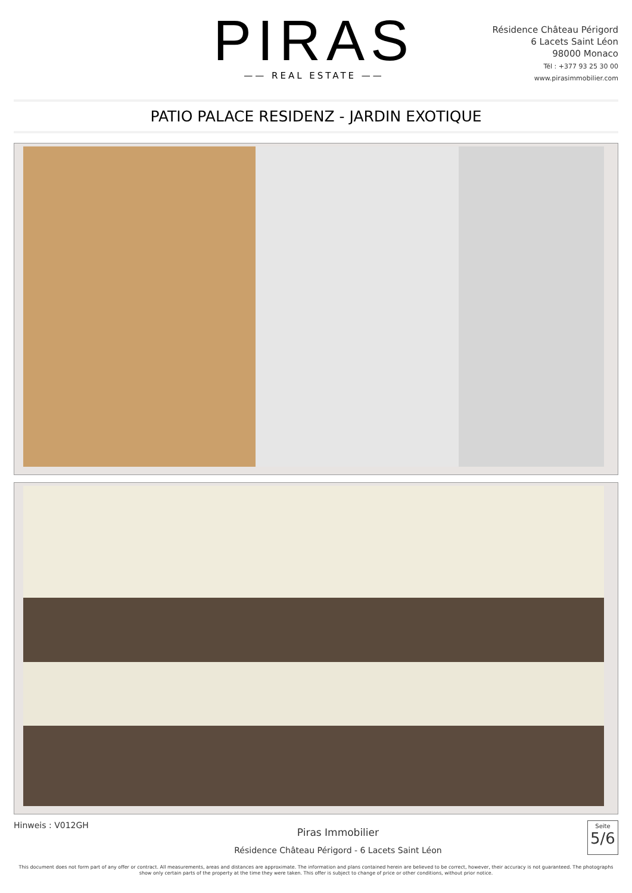PIRAS
—— REAL ESTATE ——
Résidence Château Périgord
6 Lacets Saint Léon
98000 Monaco
Tél : +377 93 25 30 00
www.pirasimmobilier.com
PATIO PALACE RESIDENZ - JARDIN EXOTIQUE
Hinweis : V012GH
Piras Immobilier
Résidence Château Périgord - 6 Lacets Saint Léon
Seite
5/6
This document does not form part of any offer or contract. All measurements, areas and distances are approximate. The information and plans contained herein are believed to be correct, however, their accuracy is not guaranteed. The photographs show only certain parts of the property at the time they were taken. This offer is subject to change of price or other conditions, without prior notice.